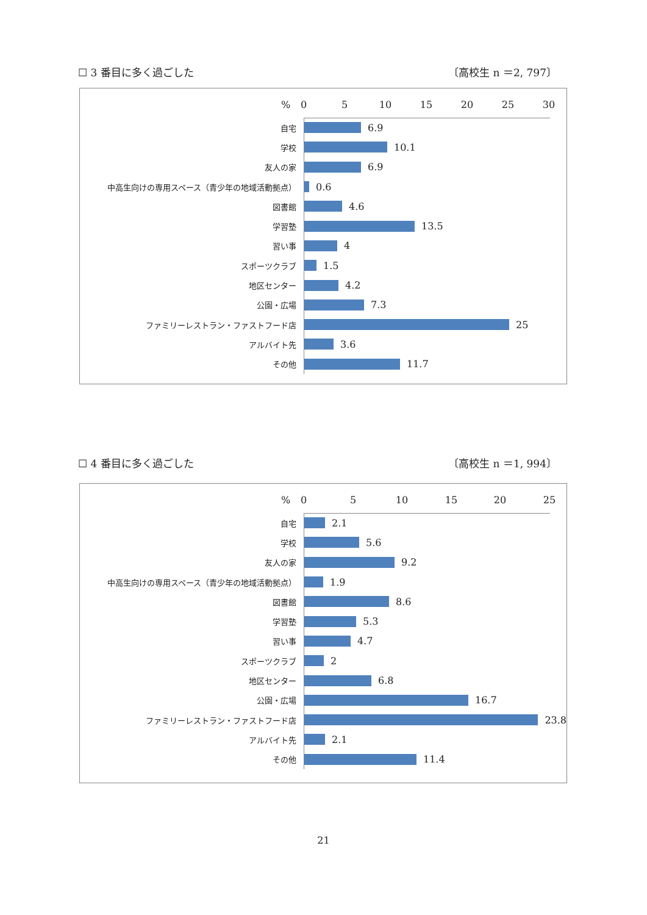☐ 3 番目に多く過ごした 〔高校生 n ＝2, 797〕
% 0 5 10 15 20 25 30
自宅
6.9
学校
10.1
友人の家
6.9
中高生向けの専用スペース（青少年の地域活動拠点）
0.6
図書館
4.6
学習塾
13.5
習い事
4
スポーツクラブ
1.5
地区センター
4.2
公園・広場
7.3
ファミリーレストラン・ファストフード店
25
アルバイト先
3.6
その他
11.7
☐ 4 番目に多く過ごした 〔高校生 n ＝1, 994〕
% 0 5 10 15 20 25
自宅
2.1
学校
5.6
友人の家
9.2
中高生向けの専用スペース（青少年の地域活動拠点）
1.9
図書館
8.6
学習塾
5.3
習い事
4.7
スポーツクラブ
2
地区センター
6.8
公園・広場
16.7
ファミリーレストラン・ファストフード店
23.8
アルバイト先
2.1
その他
11.4
21